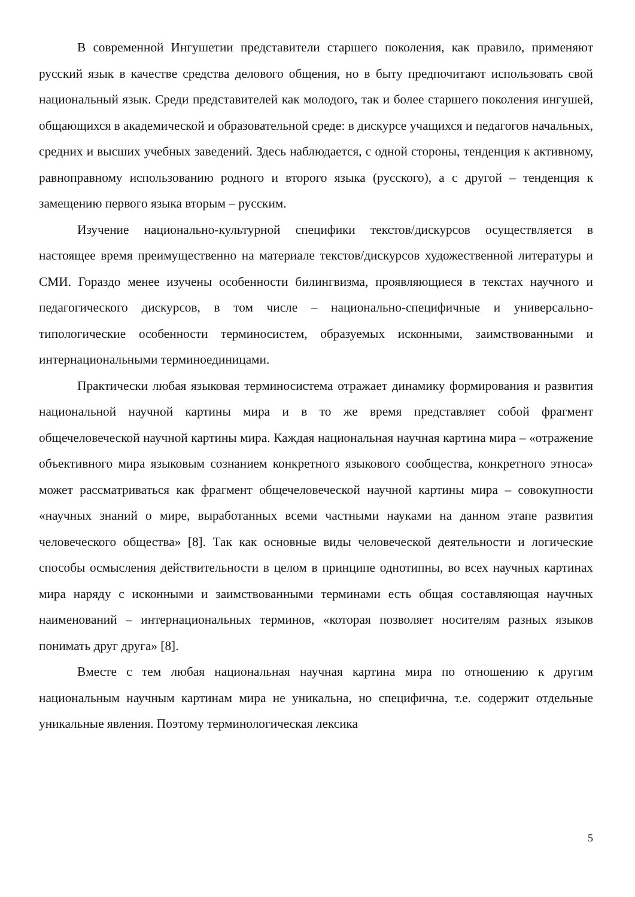В современной Ингушетии представители старшего поколения, как правило, применяют русский язык в качестве средства делового общения, но в быту предпочитают использовать свой национальный язык. Среди представителей как молодого, так и более старшего поколения ингушей, общающихся в академической и образовательной среде: в дискурсе учащихся и педагогов начальных, средних и высших учебных заведений. Здесь наблюдается, с одной стороны, тенденция к активному, равноправному использованию родного и второго языка (русского), а с другой – тенденция к замещению первого языка вторым – русским.
Изучение национально-культурной специфики текстов/дискурсов осуществляется в настоящее время преимущественно на материале текстов/дискурсов художественной литературы и СМИ. Гораздо менее изучены особенности билингвизма, проявляющиеся в текстах научного и педагогического дискурсов, в том числе – национально-специфичные и универсально-типологические особенности терминосистем, образуемых исконными, заимствованными и интернациональными терминоединицами.
Практически любая языковая терминосистема отражает динамику формирования и развития национальной научной картины мира и в то же время представляет собой фрагмент общечеловеческой научной картины мира. Каждая национальная научная картина мира – «отражение объективного мира языковым сознанием конкретного языкового сообщества, конкретного этноса» может рассматриваться как фрагмент общечеловеческой научной картины мира – совокупности «научных знаний о мире, выработанных всеми частными науками на данном этапе развития человеческого общества» [8]. Так как основные виды человеческой деятельности и логические способы осмысления действительности в целом в принципе однотипны, во всех научных картинах мира наряду с исконными и заимствованными терминами есть общая составляющая научных наименований – интернациональных терминов, «которая позволяет носителям разных языков понимать друг друга» [8].
Вместе с тем любая национальная научная картина мира по отношению к другим национальным научным картинам мира не уникальна, но специфична, т.е. содержит отдельные уникальные явления. Поэтому терминологическая лексика
5